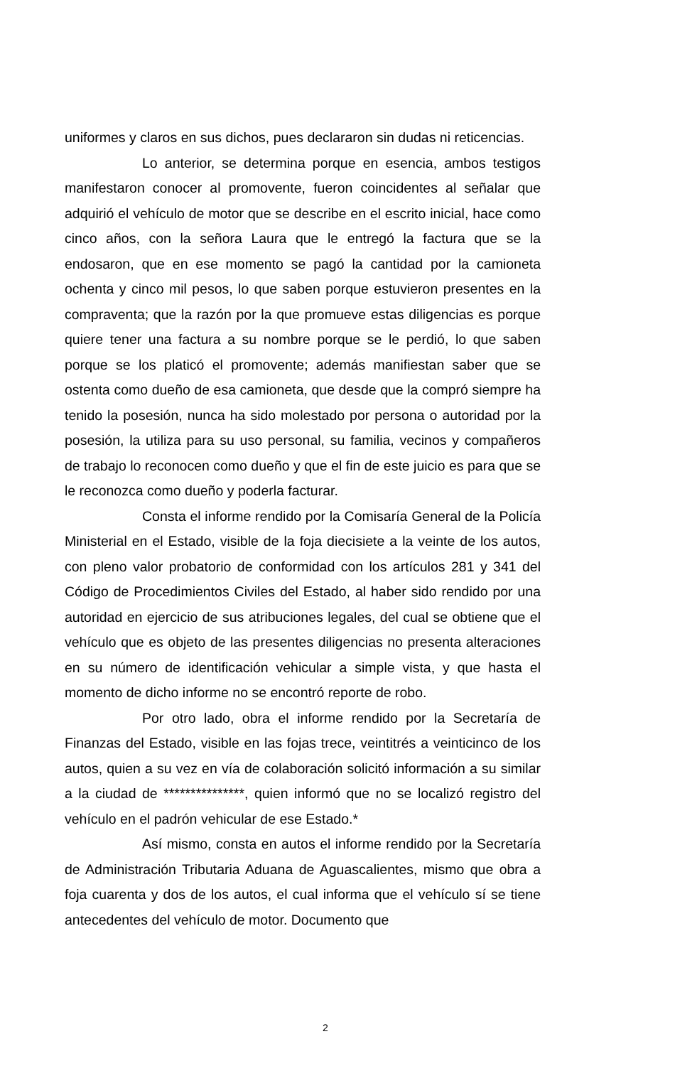uniformes y claros en sus dichos, pues declararon sin dudas ni reticencias.
Lo anterior, se determina porque en esencia, ambos testigos manifestaron conocer al promovente, fueron coincidentes al señalar que adquirió el vehículo de motor que se describe en el escrito inicial, hace como cinco años, con la señora Laura que le entregó la factura que se la endosaron, que en ese momento se pagó la cantidad por la camioneta ochenta y cinco mil pesos, lo que saben porque estuvieron presentes en la compraventa; que la razón por la que promueve estas diligencias es porque quiere tener una factura a su nombre porque se le perdió, lo que saben porque se los platicó el promovente; además manifiestan saber que se ostenta como dueño de esa camioneta, que desde que la compró siempre ha tenido la posesión, nunca ha sido molestado por persona o autoridad por la posesión, la utiliza para su uso personal, su familia, vecinos y compañeros de trabajo lo reconocen como dueño y que el fin de este juicio es para que se le reconozca como dueño y poderla facturar.
Consta el informe rendido por la Comisaría General de la Policía Ministerial en el Estado, visible de la foja diecisiete a la veinte de los autos, con pleno valor probatorio de conformidad con los artículos 281 y 341 del Código de Procedimientos Civiles del Estado, al haber sido rendido por una autoridad en ejercicio de sus atribuciones legales, del cual se obtiene que el vehículo que es objeto de las presentes diligencias no presenta alteraciones en su número de identificación vehicular a simple vista, y que hasta el momento de dicho informe no se encontró reporte de robo.
Por otro lado, obra el informe rendido por la Secretaría de Finanzas del Estado, visible en las fojas trece, veintitrés a veinticinco de los autos, quien a su vez en vía de colaboración solicitó información a su similar a la ciudad de ***************, quien informó que no se localizó registro del vehículo en el padrón vehicular de ese Estado.*
Así mismo, consta en autos el informe rendido por la Secretaría de Administración Tributaria Aduana de Aguascalientes, mismo que obra a foja cuarenta y dos de los autos, el cual informa que el vehículo sí se tiene antecedentes del vehículo de motor. Documento que
2